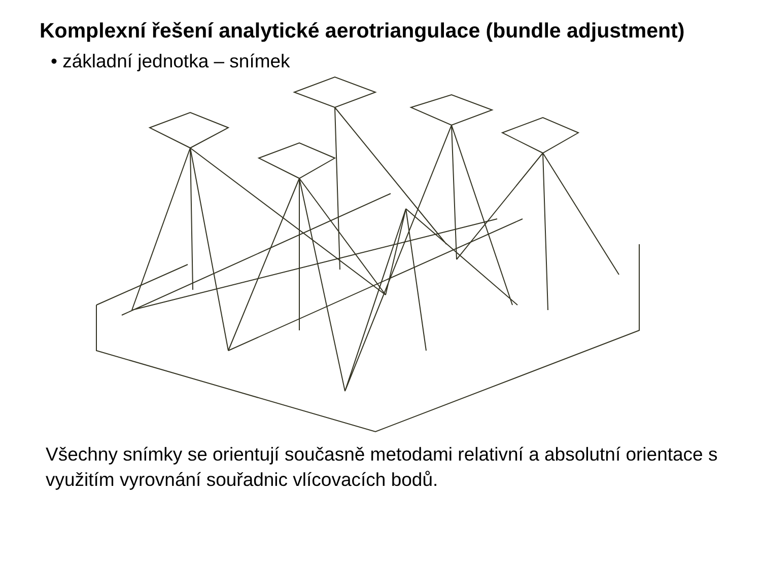Komplexní řešení analytické aerotriangulace (bundle adjustment)
• základní jednotka – snímek
Všechny snímky se orientují současně metodami relativní a absolutní orientace s využitím vyrovnání souřadnic vlícovacích bodů.